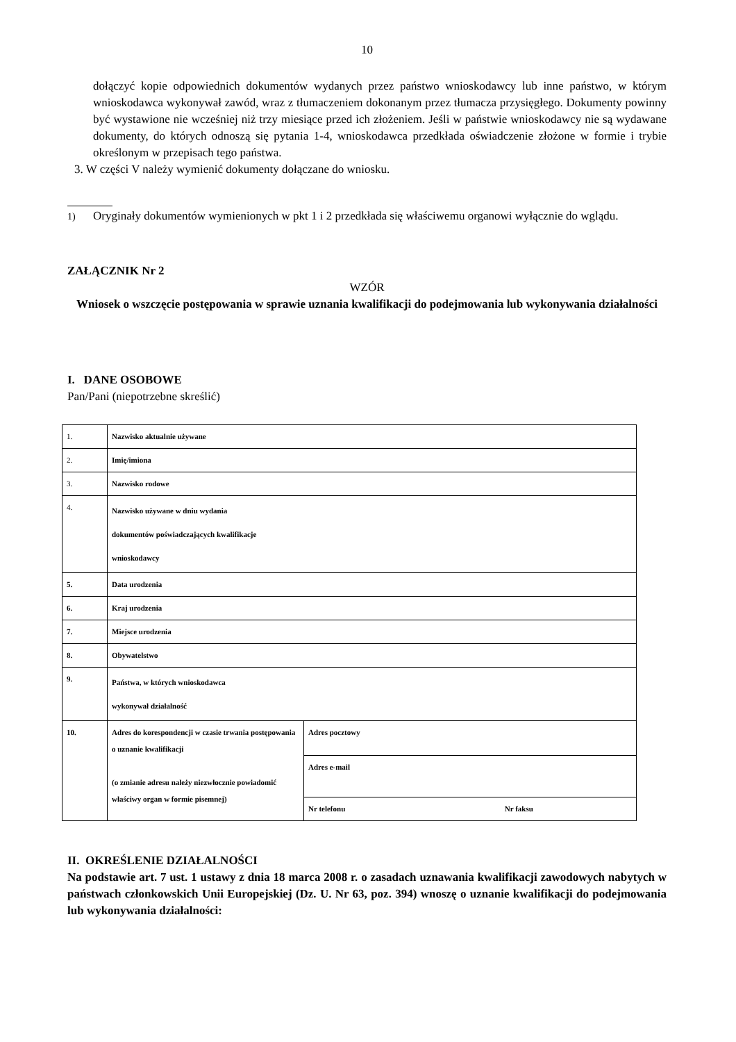10
dołączyć kopie odpowiednich dokumentów wydanych przez państwo wnioskodawcy lub inne państwo, w którym wnioskodawca wykonywał zawód, wraz z tłumaczeniem dokonanym przez tłumacza przysięgłego. Dokumenty powinny być wystawione nie wcześniej niż trzy miesiące przed ich złożeniem. Jeśli w państwie wnioskodawcy nie są wydawane dokumenty, do których odnoszą się pytania 1-4, wnioskodawca przedkłada oświadczenie złożone w formie i trybie określonym w przepisach tego państwa.
3. W części V należy wymienić dokumenty dołączane do wniosku.
<sup>1)</sup> Oryginały dokumentów wymienionych w pkt 1 i 2 przedkłada się właściwemu organowi wyłącznie do wglądu.
ZAŁĄCZNIK Nr 2
WZÓR
Wniosek o wszczęcie postępowania w sprawie uznania kwalifikacji do podejmowania lub wykonywania działalności
I. DANE OSOBOWE
Pan/Pani (niepotrzebne skreślić)
| 1. | Nazwisko aktualnie używane | |
| 2. | Imię/imiona | |
| 3. | Nazwisko rodowe | |
| 4. | Nazwisko używane w dniu wydania dokumentów poświadczających kwalifikacje wnioskodawcy | |
| 5. | Data urodzenia | |
| 6. | Kraj urodzenia | |
| 7. | Miejsce urodzenia | |
| 8. | Obywatelstwo | |
| 9. | Państwa, w których wnioskodawca wykonywał działalność | |
| 10. | Adres do korespondencji w czasie trwania postępowania o uznanie kwalifikacji (o zmianie adresu należy niezwłocznie powiadomić właściwy organ w formie pisemnej) | Adres pocztowy |
| | | Adres e-mail |
| | | Nr telefonu Nr faksu |
II. OKREŚLENIE DZIAŁALNOŚCI
Na podstawie art. 7 ust. 1 ustawy z dnia 18 marca 2008 r. o zasadach uznawania kwalifikacji zawodowych nabytych w państwach członkowskich Unii Europejskiej (Dz. U. Nr 63, poz. 394) wnoszę o uznanie kwalifikacji do podejmowania lub wykonywania działalności: